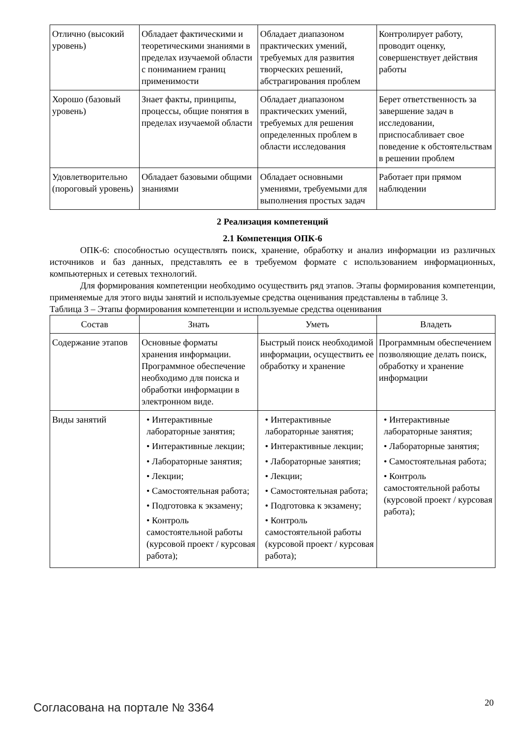| Отлично (высокий уровень) | Обладает фактическими и теоретическими знаниями в пределах изучаемой области с пониманием границ применимости | Обладает диапазоном практических умений, требуемых для развития творческих решений, абстрагирования проблем | Контролирует работу, проводит оценку, совершенствует действия работы |
| Хорошо (базовый уровень) | Знает факты, принципы, процессы, общие понятия в пределах изучаемой области | Обладает диапазоном практических умений, требуемых для решения определенных проблем в области исследования | Берет ответственность за завершение задач в исследовании, приспосабливает свое поведение к обстоятельствам в решении проблем |
| Удовлетворительно (пороговый уровень) | Обладает базовыми общими знаниями | Обладает основными умениями, требуемыми для выполнения простых задач | Работает при прямом наблюдении |
2 Реализация компетенций
2.1 Компетенция ОПК-6
ОПК-6: способностью осуществлять поиск, хранение, обработку и анализ информации из различных источников и баз данных, представлять ее в требуемом формате с использованием информационных, компьютерных и сетевых технологий.
Для формирования компетенции необходимо осуществить ряд этапов. Этапы формирования компетенции, применяемые для этого виды занятий и используемые средства оценивания представлены в таблице 3.
Таблица 3 – Этапы формирования компетенции и используемые средства оценивания
| Состав | Знать | Уметь | Владеть |
| --- | --- | --- | --- |
| Содержание этапов | Основные форматы хранения информации. Программное обеспечение необходимо для поиска и обработки информации в электронном виде. | Быстрый поиск необходимой информации, осуществить ее обработку и хранение | Программным обеспечением позволяющие делать поиск, обработку и хранение информации |
| Виды занятий | • Интерактивные лабораторные занятия; • Интерактивные лекции; • Лабораторные занятия; • Лекции; • Самостоятельная работа; • Подготовка к экзамену; • Контроль самостоятельной работы (курсовой проект / курсовая работа); | • Интерактивные лабораторные занятия; • Интерактивные лекции; • Лабораторные занятия; • Лекции; • Самостоятельная работа; • Подготовка к экзамену; • Контроль самостоятельной работы (курсовой проект / курсовая работа); | • Интерактивные лабораторные занятия; • Лабораторные занятия; • Самостоятельная работа; • Контроль самостоятельной работы (курсовой проект / курсовая работа); |
Согласована на портале № 3364 20